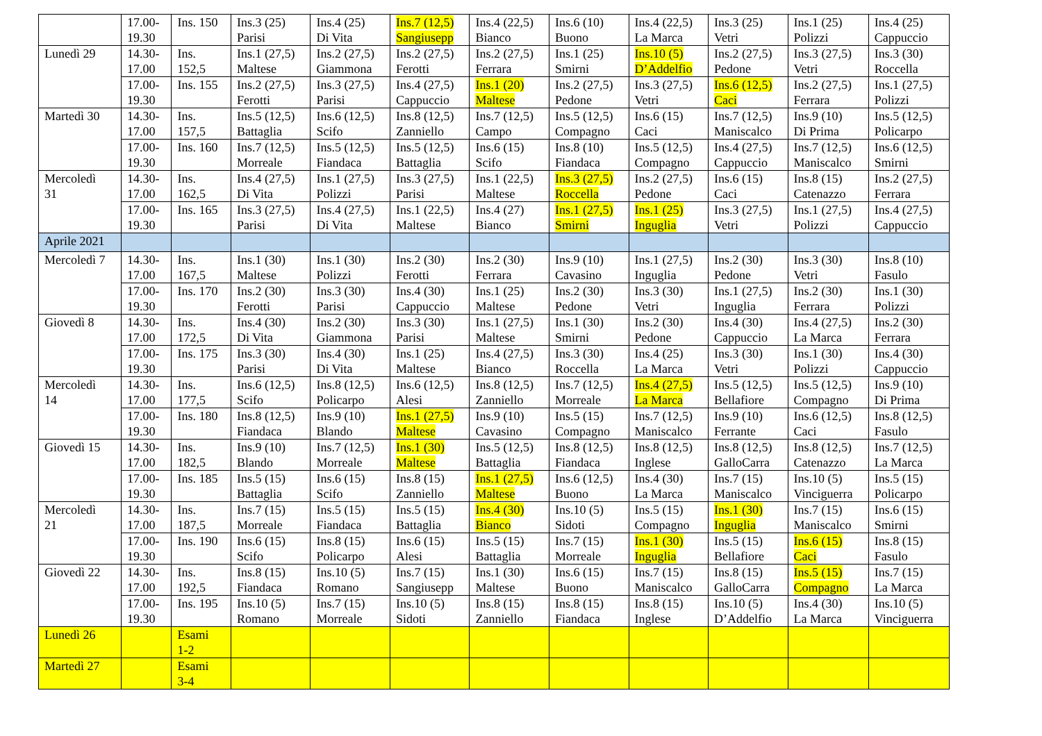| | 17.00- 19.30 | Ins. 150 | Ins.3 (25) Parisi | Ins.4 (25) Di Vita | Ins.7 (12,5) Sangiusepp | Ins.4 (22,5) Bianco | Ins.6 (10) Buono | Ins.4 (22,5) La Marca | Ins.3 (25) Vetri | Ins.1 (25) Polizzi | Ins.4 (25) Cappuccio |
| Lunedì 29 | 14.30- 17.00 | Ins. 152,5 | Ins.1 (27,5) Maltese | Ins.2 (27,5) Giammona | Ins.2 (27,5) Ferotti | Ins.2 (27,5) Ferrara | Ins.1 (25) Smirni | Ins.10 (5) D’Addelfio | Ins.2 (27,5) Pedone | Ins.3 (27,5) Vetri | Ins.3 (30) Roccella |
| | 17.00- 19.30 | Ins. 155 | Ins.2 (27,5) Ferotti | Ins.3 (27,5) Parisi | Ins.4 (27,5) Cappuccio | Ins.1 (20) Maltese | Ins.2 (27,5) Pedone | Ins.3 (27,5) Vetri | Ins.6 (12,5) Caci | Ins.2 (27,5) Ferrara | Ins.1 (27,5) Polizzi |
| Martedì 30 | 14.30- 17.00 | Ins. 157,5 | Ins.5 (12,5) Battaglia | Ins.6 (12,5) Scifo | Ins.8 (12,5) Zanniello | Ins.7 (12,5) Campo | Ins.5 (12,5) Compagno | Ins.6 (15) Caci | Ins.7 (12,5) Maniscalco | Ins.9 (10) Di Prima | Ins.5 (12,5) Policarpo |
| | 17.00- 19.30 | Ins. 160 | Ins.7 (12,5) Morreale | Ins.5 (12,5) Fiandaca | Ins.5 (12,5) Battaglia | Ins.6 (15) Scifo | Ins.8 (10) Fiandaca | Ins.5 (12,5) Compagno | Ins.4 (27,5) Cappuccio | Ins.7 (12,5) Maniscalco | Ins.6 (12,5) Smirni |
| Mercoledì 31 | 14.30- 17.00 | Ins. 162,5 | Ins.4 (27,5) Di Vita | Ins.1 (27,5) Polizzi | Ins.3 (27,5) Parisi | Ins.1 (22,5) Maltese | Ins.3 (27,5) Roccella | Ins.2 (27,5) Pedone | Ins.6 (15) Caci | Ins.8 (15) Catenazzo | Ins.2 (27,5) Ferrara |
| | 17.00- 19.30 | Ins. 165 | Ins.3 (27,5) Parisi | Ins.4 (27,5) Di Vita | Ins.1 (22,5) Maltese | Ins.4 (27) Bianco | Ins.1 (27,5) Smirni | Ins.1 (25) Inguglia | Ins.3 (27,5) Vetri | Ins.1 (27,5) Polizzi | Ins.4 (27,5) Cappuccio |
| Aprile 2021 | | | | | | | | | | | |
| Mercoledì 7 | 14.30- 17.00 | Ins. 167,5 | Ins.1 (30) Maltese | Ins.1 (30) Polizzi | Ins.2 (30) Ferotti | Ins.2 (30) Ferrara | Ins.9 (10) Cavasino | Ins.1 (27,5) Inguglia | Ins.2 (30) Pedone | Ins.3 (30) Vetri | Ins.8 (10) Fasulo |
| | 17.00- 19.30 | Ins. 170 | Ins.2 (30) Ferotti | Ins.3 (30) Parisi | Ins.4 (30) Cappuccio | Ins.1 (25) Maltese | Ins.2 (30) Pedone | Ins.3 (30) Vetri | Ins.1 (27,5) Inguglia | Ins.2 (30) Ferrara | Ins.1 (30) Polizzi |
| Giovedì 8 | 14.30- 17.00 | Ins. 172,5 | Ins.4 (30) Di Vita | Ins.2 (30) Giammona | Ins.3 (30) Parisi | Ins.1 (27,5) Maltese | Ins.1 (30) Smirni | Ins.2 (30) Pedone | Ins.4 (30) Cappuccio | Ins.4 (27,5) La Marca | Ins.2 (30) Ferrara |
| | 17.00- 19.30 | Ins. 175 | Ins.3 (30) Parisi | Ins.4 (30) Di Vita | Ins.1 (25) Maltese | Ins.4 (27,5) Bianco | Ins.3 (30) Roccella | Ins.4 (25) La Marca | Ins.3 (30) Vetri | Ins.1 (30) Polizzi | Ins.4 (30) Cappuccio |
| Mercoledì 14 | 14.30- 17.00 | Ins. 177,5 | Ins.6 (12,5) Scifo | Ins.8 (12,5) Policarpo | Ins.6 (12,5) Alesi | Ins.8 (12,5) Zanniello | Ins.7 (12,5) Morreale | Ins.4 (27,5) La Marca | Ins.5 (12,5) Bellafiore | Ins.5 (12,5) Compagno | Ins.9 (10) Di Prima |
| | 17.00- 19.30 | Ins. 180 | Ins.8 (12,5) Fiandaca | Ins.9 (10) Blando | Ins.1 (27,5) Maltese | Ins.9 (10) Cavasino | Ins.5 (15) Compagno | Ins.7 (12,5) Maniscalco | Ins.9 (10) Ferrante | Ins.6 (12,5) Caci | Ins.8 (12,5) Fasulo |
| Giovedì 15 | 14.30- 17.00 | Ins. 182,5 | Ins.9 (10) Blando | Ins.7 (12,5) Morreale | Ins.1 (30) Maltese | Ins.5 (12,5) Battaglia | Ins.8 (12,5) Fiandaca | Ins.8 (12,5) Inglese | Ins.8 (12,5) GalloCarra | Ins.8 (12,5) Catenazzo | Ins.7 (12,5) La Marca |
| | 17.00- 19.30 | Ins. 185 | Ins.5 (15) Battaglia | Ins.6 (15) Scifo | Ins.8 (15) Zanniello | Ins.1 (27,5) Maltese | Ins.6 (12,5) Buono | Ins.4 (30) La Marca | Ins.7 (15) Maniscalco | Ins.10 (5) Vinciguerra | Ins.5 (15) Policarpo |
| Mercoledì 21 | 14.30- 17.00 | Ins. 187,5 | Ins.7 (15) Morreale | Ins.5 (15) Fiandaca | Ins.5 (15) Battaglia | Ins.4 (30) Bianco | Ins.10 (5) Sidoti | Ins.5 (15) Compagno | Ins.1 (30) Inguglia | Ins.7 (15) Maniscalco | Ins.6 (15) Smirni |
| | 17.00- 19.30 | Ins. 190 | Ins.6 (15) Scifo | Ins.8 (15) Policarpo | Ins.6 (15) Alesi | Ins.5 (15) Battaglia | Ins.7 (15) Morreale | Ins.1 (30) Inguglia | Ins.5 (15) Bellafiore | Ins.6 (15) Caci | Ins.8 (15) Fasulo |
| Giovedì 22 | 14.30- 17.00 | Ins. 192,5 | Ins.8 (15) Fiandaca | Ins.10 (5) Romano | Ins.7 (15) Sangiusepp | Ins.1 (30) Maltese | Ins.6 (15) Buono | Ins.7 (15) Maniscalco | Ins.8 (15) GalloCarra | Ins.5 (15) Compagno | Ins.7 (15) La Marca |
| | 17.00- 19.30 | Ins. 195 | Ins.10 (5) Romano | Ins.7 (15) Morreale | Ins.10 (5) Sidoti | Ins.8 (15) Zanniello | Ins.8 (15) Fiandaca | Ins.8 (15) Inglese | Ins.10 (5) D’Addelfio | Ins.4 (30) La Marca | Ins.10 (5) Vinciguerra |
| Lunedì 26 | | Esami 1-2 | | | | | | | | | |
| Martedì 27 | | Esami 3-4 | | | | | | | | | |